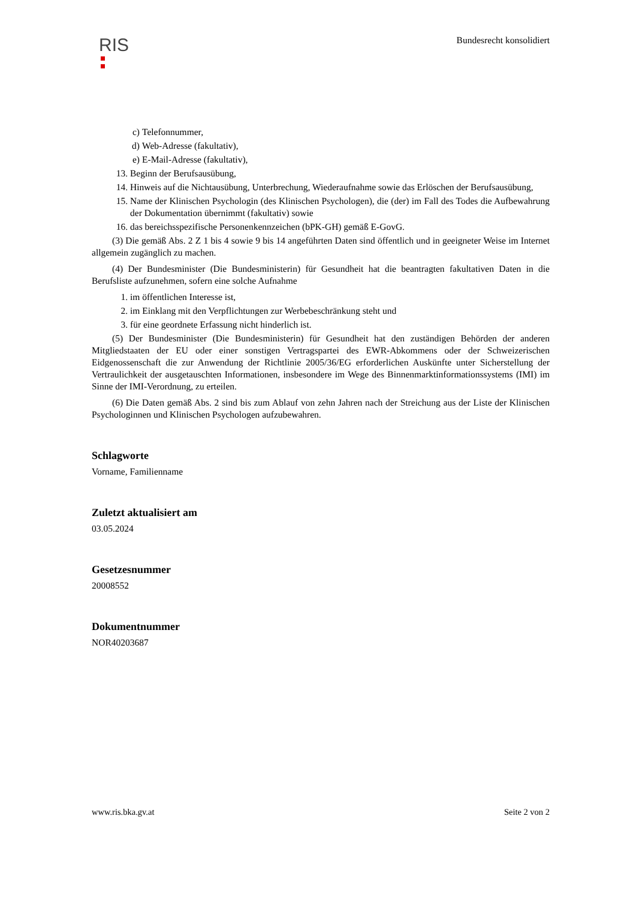RIS
Bundesrecht konsolidiert
c) Telefonnummer,
d) Web-Adresse (fakultativ),
e) E-Mail-Adresse (fakultativ),
13. Beginn der Berufsausübung,
14. Hinweis auf die Nichtausübung, Unterbrechung, Wiederaufnahme sowie das Erlöschen der Berufsausübung,
15. Name der Klinischen Psychologin (des Klinischen Psychologen), die (der) im Fall des Todes die Aufbewahrung der Dokumentation übernimmt (fakultativ) sowie
16. das bereichsspezifische Personenkennzeichen (bPK-GH) gemäß E-GovG.
(3) Die gemäß Abs. 2 Z 1 bis 4 sowie 9 bis 14 angeführten Daten sind öffentlich und in geeigneter Weise im Internet allgemein zugänglich zu machen.
(4) Der Bundesminister (Die Bundesministerin) für Gesundheit hat die beantragten fakultativen Daten in die Berufsliste aufzunehmen, sofern eine solche Aufnahme
1. im öffentlichen Interesse ist,
2. im Einklang mit den Verpflichtungen zur Werbebeschränkung steht und
3. für eine geordnete Erfassung nicht hinderlich ist.
(5) Der Bundesminister (Die Bundesministerin) für Gesundheit hat den zuständigen Behörden der anderen Mitgliedstaaten der EU oder einer sonstigen Vertragspartei des EWR-Abkommens oder der Schweizerischen Eidgenossenschaft die zur Anwendung der Richtlinie 2005/36/EG erforderlichen Auskünfte unter Sicherstellung der Vertraulichkeit der ausgetauschten Informationen, insbesondere im Wege des Binnenmarktinformationssystems (IMI) im Sinne der IMI-Verordnung, zu erteilen.
(6) Die Daten gemäß Abs. 2 sind bis zum Ablauf von zehn Jahren nach der Streichung aus der Liste der Klinischen Psychologinnen und Klinischen Psychologen aufzubewahren.
Schlagworte
Vorname, Familienname
Zuletzt aktualisiert am
03.05.2024
Gesetzesnummer
20008552
Dokumentnummer
NOR40203687
www.ris.bka.gv.at Seite 2 von 2